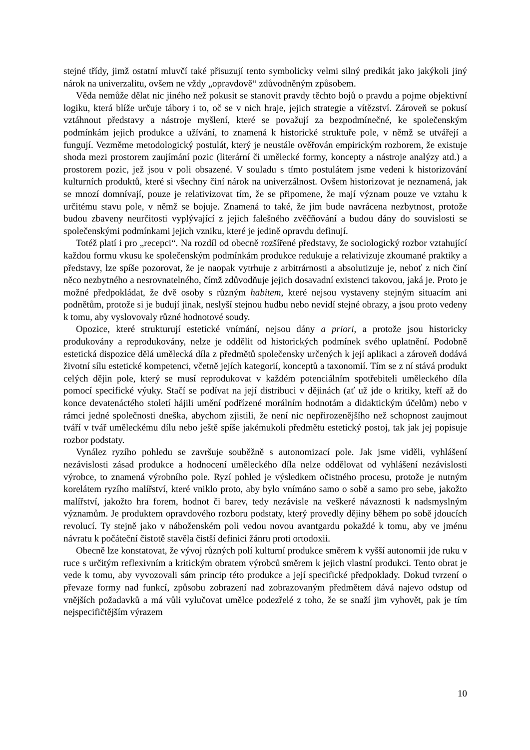stejné třídy, jimž ostatní mluvčí také přisuzují tento symbolicky velmi silný predikát jako jakýkoli jiný nárok na univerzalitu, ovšem ne vždy „opravdově“ zdůvodněným způsobem.
Věda nemůže dělat nic jiného než pokusit se stanovit pravdy těchto bojů o pravdu a pojme objektivní logiku, která blíže určuje tábory i to, oč se v nich hraje, jejich strategie a vítězství. Zároveň se pokusí vztáhnout představy a nástroje myšlení, které se považují za bezpodmínečné, ke společenským podmínkám jejich produkce a užívání, to znamená k historické struktuře pole, v němž se utvářejí a fungují. Vezměme metodologický postulát, který je neustále ověřován empirickým rozborem, že existuje shoda mezi prostorem zaujímání pozic (literární či umělecké formy, koncepty a nástroje analýzy atd.) a prostorem pozic, jež jsou v poli obsazené. V souladu s tímto postulátem jsme vedeni k historizování kulturních produktů, které si všechny činí nárok na univerzálnost. Ovšem historizovat je neznamená, jak se mnozí domnívají, pouze je relativizovat tím, že se připomene, že mají význam pouze ve vztahu k určitému stavu pole, v němž se bojuje. Znamená to také, že jim bude navrácena nezbytnost, protože budou zbaveny neurčitosti vyplývající z jejich falešného zvěčňování a budou dány do souvislosti se společenskými podmínkami jejich vzniku, které je jedině opravdu definují.
Totéž platí i pro „recepci“. Na rozdíl od obecně rozšířené představy, že sociologický rozbor vztahující každou formu vkusu ke společenským podmínkám produkce redukuje a relativizuje zkoumané praktiky a představy, lze spíše pozorovat, že je naopak vytrhuje z arbitrárnosti a absolutizuje je, neboť z nich činí něco nezbytného a nesrovnatelného, čímž zdůvodňuje jejich dosavadní existenci takovou, jaká je. Proto je možné předpokládat, že dvě osoby s různým habitem, které nejsou vystaveny stejným situacím ani podnětům, protože si je budují jinak, neslyší stejnou hudbu nebo nevidí stejné obrazy, a jsou proto vedeny k tomu, aby vyslovovaly různé hodnotové soudy.
Opozice, které strukturují estetické vnímání, nejsou dány a priori, a protože jsou historicky produkovány a reprodukovány, nelze je oddělit od historických podmínek svého uplatnění. Podobně estetická dispozice dělá umělecká díla z předmětů společensky určených k její aplikaci a zároveň dodává životní sílu estetické kompetenci, včetně jejích kategorií, konceptů a taxonomií. Tím se z ní stává produkt celých dějin pole, který se musí reprodukovat v každém potenciálním spotřebiteli uměleckého díla pomocí specifické výuky. Stačí se podívat na její distribuci v dějinách (ať už jde o kritiky, kteří až do konce devatenáctého století hájili umění podřízené morálním hodnotám a didaktickým účelům) nebo v rámci jedné společnosti dneška, abychom zjistili, že není nic nepřirozenějšího než schopnost zaujmout tváří v tvář uměleckému dílu nebo ještě spíše jakémukoli předmětu estetický postoj, tak jak jej popisuje rozbor podstaty.
Vynález ryzího pohledu se završuje souběžně s autonomizací pole. Jak jsme viděli, vyhlášení nezávislosti zásad produkce a hodnocení uměleckého díla nelze oddělovat od vyhlášení nezávislosti výrobce, to znamená výrobního pole. Ryzí pohled je výsledkem očistného procesu, protože je nutným korelátem ryzího malířství, které vniklo proto, aby bylo vnímáno samo o sobě a samo pro sebe, jakožto malířství, jakožto hra forem, hodnot či barev, tedy nezávisle na veškeré návaznosti k nadsmyslným významům. Je produktem opravdového rozboru podstaty, který provedly dějiny během po sobě jdoucích revolucí. Ty stejně jako v náboženském poli vedou novou avantgardu pokaždé k tomu, aby ve jménu návratu k počáteční čistotě stavěla čistší definici žánru proti ortodoxii.
Obecně lze konstatovat, že vývoj různých polí kulturní produkce směrem k vyšší autonomii jde ruku v ruce s určitým reflexivním a kritickým obratem výrobců směrem k jejich vlastní produkci. Tento obrat je vede k tomu, aby vyvozovali sám princip této produkce a její specifické předpoklady. Dokud tvrzení o převaze formy nad funkcí, způsobu zobrazení nad zobrazovaným předmětem dává najevo odstup od vnějších požadavků a má vůli vylučovat umělce podezřelé z toho, že se snaží jim vyhovět, pak je tím nejspecifičtějším výrazem
10